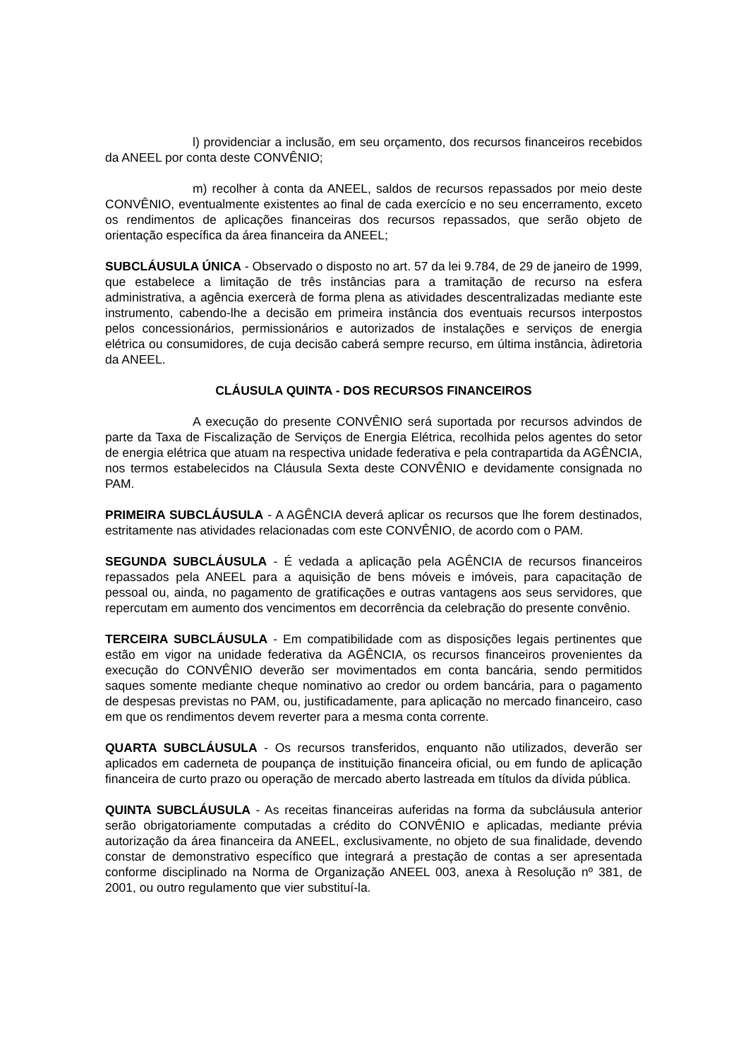l) providenciar a inclusão, em seu orçamento, dos recursos financeiros recebidos da ANEEL por conta deste CONVÊNIO;
m) recolher à conta da ANEEL, saldos de recursos repassados por meio deste CONVÊNIO, eventualmente existentes ao final de cada exercício e no seu encerramento, exceto os rendimentos de aplicações financeiras dos recursos repassados, que serão objeto de orientação específica da área financeira da ANEEL;
SUBCLÁUSULA ÚNICA - Observado o disposto no art. 57 da lei 9.784, de 29 de janeiro de 1999, que estabelece a limitação de três instâncias para a tramitação de recurso na esfera administrativa, a agência exercerà de forma plena as atividades descentralizadas mediante este instrumento, cabendo-lhe a decisão em primeira instância dos eventuais recursos interpostos pelos concessionários, permissionários e autorizados de instalações e serviços de energia elétrica ou consumidores, de cuja decisão caberá sempre recurso, em última instância, àdiretoria da ANEEL.
CLÁUSULA QUINTA - DOS RECURSOS FINANCEIROS
A execução do presente CONVÊNIO será suportada por recursos advindos de parte da Taxa de Fiscalização de Serviços de Energia Elétrica, recolhida pelos agentes do setor de energia elétrica que atuam na respectiva unidade federativa e pela contrapartida da AGÊNCIA, nos termos estabelecidos na Cláusula Sexta deste CONVÊNIO e devidamente consignada no PAM.
PRIMEIRA SUBCLÁUSULA - A AGÊNCIA deverá aplicar os recursos que lhe forem destinados, estritamente nas atividades relacionadas com este CONVÊNIO, de acordo com o PAM.
SEGUNDA SUBCLÁUSULA - É vedada a aplicação pela AGÊNCIA de recursos financeiros repassados pela ANEEL para a aquisição de bens móveis e imóveis, para capacitação de pessoal ou, ainda, no pagamento de gratificações e outras vantagens aos seus servidores, que repercutam em aumento dos vencimentos em decorrência da celebração do presente convênio.
TERCEIRA SUBCLÁUSULA - Em compatibilidade com as disposições legais pertinentes que estão em vigor na unidade federativa da AGÊNCIA, os recursos financeiros provenientes da execução do CONVÊNIO deverão ser movimentados em conta bancária, sendo permitidos saques somente mediante cheque nominativo ao credor ou ordem bancária, para o pagamento de despesas previstas no PAM, ou, justificadamente, para aplicação no mercado financeiro, caso em que os rendimentos devem reverter para a mesma conta corrente.
QUARTA SUBCLÁUSULA - Os recursos transferidos, enquanto não utilizados, deverão ser aplicados em caderneta de poupança de instituição financeira oficial, ou em fundo de aplicação financeira de curto prazo ou operação de mercado aberto lastreada em títulos da dívida pública.
QUINTA SUBCLÁUSULA - As receitas financeiras auferidas na forma da subcláusula anterior serão obrigatoriamente computadas a crédito do CONVÊNIO e aplicadas, mediante prévia autorização da área financeira da ANEEL, exclusivamente, no objeto de sua finalidade, devendo constar de demonstrativo específico que integrará a prestação de contas a ser apresentada conforme disciplinado na Norma de Organização ANEEL 003, anexa à Resolução nº 381, de 2001, ou outro regulamento que vier substituí-la.